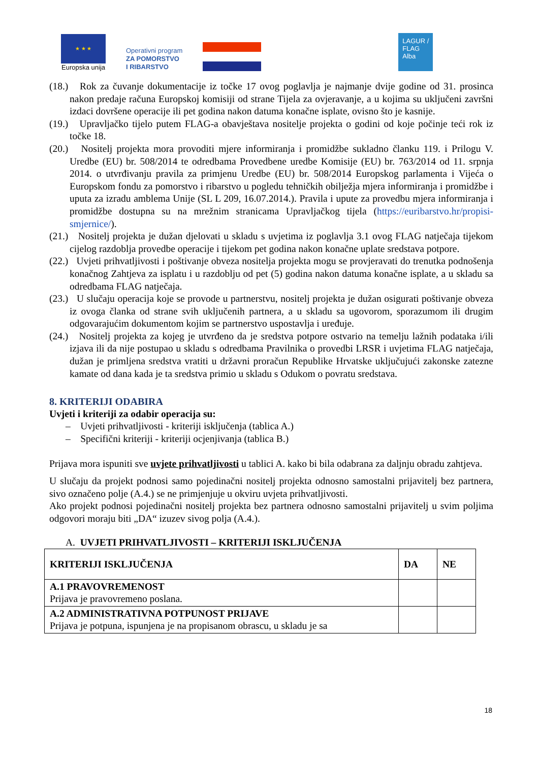★ ★ ★
Europska unija
Operativni program
ZA POMORSTVO
I RIBARSTVO
LAGUR / FLAG Alba
(18.) Rok za čuvanje dokumentacije iz točke 17 ovog poglavlja je najmanje dvije godine od 31. prosinca nakon predaje računa Europskoj komisiji od strane Tijela za ovjeravanje, a u kojima su uključeni završni izdaci dovršene operacije ili pet godina nakon datuma konačne isplate, ovisno što je kasnije.
(19.) Upravljačko tijelo putem FLAG-a obavještava nositelje projekta o godini od koje počinje teći rok iz točke 18.
(20.) Nositelj projekta mora provoditi mjere informiranja i promidžbe sukladno članku 119. i Prilogu V. Uredbe (EU) br. 508/2014 te odredbama Provedbene uredbe Komisije (EU) br. 763/2014 od 11. srpnja 2014. o utvrđivanju pravila za primjenu Uredbe (EU) br. 508/2014 Europskog parlamenta i Vijeća o Europskom fondu za pomorstvo i ribarstvo u pogledu tehničkih obilježja mjera informiranja i promidžbe i uputa za izradu amblema Unije (SL L 209, 16.07.2014.). Pravila i upute za provedbu mjera informiranja i promidžbe dostupna su na mrežnim stranicama Upravljačkog tijela (https://euribarstvo.hr/propisi-smjernice/).
(21.) Nositelj projekta je dužan djelovati u skladu s uvjetima iz poglavlja 3.1 ovog FLAG natječaja tijekom cijelog razdoblja provedbe operacije i tijekom pet godina nakon konačne uplate sredstava potpore.
(22.) Uvjeti prihvatljivosti i poštivanje obveza nositelja projekta mogu se provjeravati do trenutka podnošenja konačnog Zahtjeva za isplatu i u razdoblju od pet (5) godina nakon datuma konačne isplate, a u skladu sa odredbama FLAG natječaja.
(23.) U slučaju operacija koje se provode u partnerstvu, nositelj projekta je dužan osigurati poštivanje obveza iz ovoga članka od strane svih uključenih partnera, a u skladu sa ugovorom, sporazumom ili drugim odgovarajućim dokumentom kojim se partnerstvo uspostavlja i uređuje.
(24.) Nositelj projekta za kojeg je utvrđeno da je sredstva potpore ostvario na temelju lažnih podataka i/ili izjava ili da nije postupao u skladu s odredbama Pravilnika o provedbi LRSR i uvjetima FLAG natječaja, dužan je primljena sredstva vratiti u državni proračun Republike Hrvatske uključujući zakonske zatezne kamate od dana kada je ta sredstva primio u skladu s Odukom o povratu sredstava.
8. KRITERIJI ODABIRA
Uvjeti i kriteriji za odabir operacija su:
– Uvjeti prihvatljivosti - kriteriji isključenja (tablica A.)
– Specifični kriteriji - kriteriji ocjenjivanja (tablica B.)
Prijava mora ispuniti sve uvjete prihvatljivosti u tablici A. kako bi bila odabrana za daljnju obradu zahtjeva.
U slučaju da projekt podnosi samo pojedinačni nositelj projekta odnosno samostalni prijavitelj bez partnera, sivo označeno polje (A.4.) se ne primjenjuje u okviru uvjeta prihvatljivosti.
Ako projekt podnosi pojedinačni nositelj projekta bez partnera odnosno samostalni prijavitelj u svim poljima odgovori moraju biti „DA“ izuzev sivog polja (A.4.).
A. UVJETI PRIHVATLJIVOSTI – KRITERIJI ISKLJUČENJA
| KRITERIJI ISKLJUČENJA | DA | NE |
| A.1 PRAVOVREMENOST Prijava je pravovremeno poslana. | | |
| A.2 ADMINISTRATIVNA POTPUNOST PRIJAVE Prijava je potpuna, ispunjena je na propisanom obrascu, u skladu je sa | | |
18